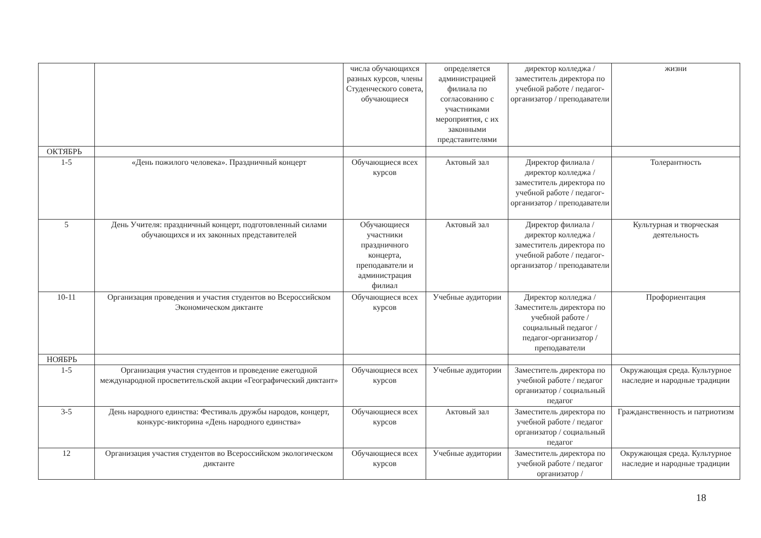| | | числа обучающихся разных курсов, члены Студенческого совета, обучающиеся | определяется администрацией филиала по согласованию с участниками мероприятия, с их законными представителями | директор колледжа / заместитель директора по учебной работе / педагог-организатор / преподаватели | жизни |
| ОКТЯБРЬ | | | | | |
| 1-5 | «День пожилого человека». Праздничный концерт | Обучающиеся всех курсов | Актовый зал | Директор филиала / директор колледжа / заместитель директора по учебной работе / педагог-организатор / преподаватели | Толерантность |
| 5 | День Учителя: праздничный концерт, подготовленный силами обучающихся и их законных представителей | Обучающиеся участники праздничного концерта, преподаватели и администрация филиал | Актовый зал | Директор филиала / директор колледжа / заместитель директора по учебной работе / педагог-организатор / преподаватели | Культурная и творческая деятельность |
| 10-11 | Организация проведения и участия студентов во Всероссийском Экономическом диктанте | Обучающиеся всех курсов | Учебные аудитории | Директор колледжа / Заместитель директора по учебной работе / социальный педагог / педагог-организатор / преподаватели | Профориентация |
| НОЯБРЬ | | | | | |
| 1-5 | Организация участия студентов и проведение ежегодной международной просветительской акции «Географический диктант» | Обучающиеся всех курсов | Учебные аудитории | Заместитель директора по учебной работе / педагог организатор / социальный педагог | Окружающая среда. Культурное наследие и народные традиции |
| 3-5 | День народного единства: Фестиваль дружбы народов, концерт, конкурс-викторина «День народного единства» | Обучающиеся всех курсов | Актовый зал | Заместитель директора по учебной работе / педагог организатор / социальный педагог | Гражданственность и патриотизм |
| 12 | Организация участия студентов во Всероссийском экологическом диктанте | Обучающиеся всех курсов | Учебные аудитории | Заместитель директора по учебной работе / педагог организатор / | Окружающая среда. Культурное наследие и народные традиции |
18